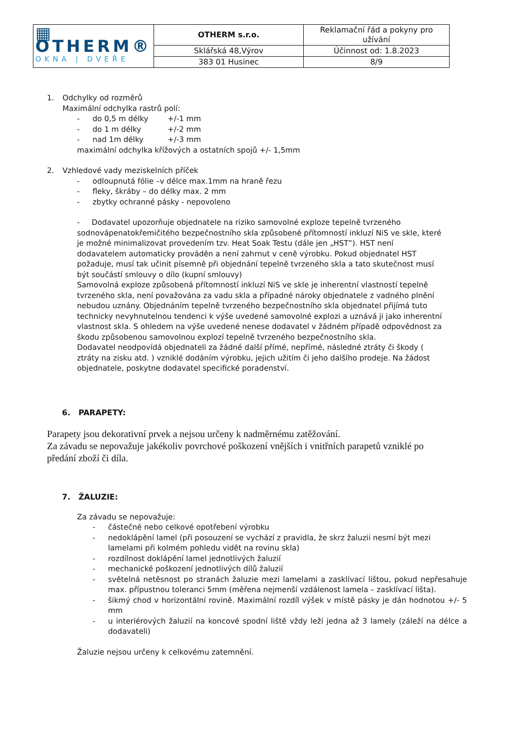| ▦ OTHERM® OKNA / DVEŘE | OTHERM s.r.o. | Reklamační řád a pokyny pro užívání |
| | Sklářská 48,Výrov | Účinnost od: 1.8.2023 |
| | 383 01 Husinec | 8/9 |
1. Odchylky od rozměrů
Maximální odchylka rastrů polí:
- do 0,5 m délky +/-1 mm
- do 1 m délky +/-2 mm
- nad 1m délky +/-3 mm
maximální odchylka křížových a ostatních spojů +/- 1,5mm
2. Vzhledové vady meziskelních příček
- odloupnutá fólie –v délce max.1mm na hraně řezu
- fleky, škráby – do délky max. 2 mm
- zbytky ochranné pásky - nepovoleno
- Dodavatel upozorňuje objednatele na riziko samovolné exploze tepelně tvrzeného sodnovápenatokřemičitého bezpečnostního skla způsobené přítomností inkluzí NiS ve skle, které je možné minimalizovat provedením tzv. Heat Soak Testu (dále jen „HST”). HST není dodavatelem automaticky prováděn a není zahrnut v ceně výrobku. Pokud objednatel HST požaduje, musí tak učinit písemně při objednání tepelně tvrzeného skla a tato skutečnost musí být součástí smlouvy o dílo (kupní smlouvy)
Samovolná exploze způsobená přítomností inkluzí NiS ve skle je inherentní vlastností tepelně tvrzeného skla, není považována za vadu skla a případné nároky objednatele z vadného plnění nebudou uznány. Objednáním tepelně tvrzeného bezpečnostního skla objednatel přijímá tuto technicky nevyhnutelnou tendenci k výše uvedené samovolné explozi a uznává ji jako inherentní vlastnost skla. S ohledem na výše uvedené nenese dodavatel v žádném případě odpovědnost za škodu způsobenou samovolnou explozí tepelně tvrzeného bezpečnostního skla.
Dodavatel neodpovídá objednateli za žádné další přímé, nepřímé, následné ztráty či škody ( ztráty na zisku atd. ) vzniklé dodáním výrobku, jejich užitím či jeho dalšího prodeje. Na žádost objednatele, poskytne dodavatel specifické poradenství.
6. PARAPETY:
Parapety jsou dekorativní prvek a nejsou určeny k nadměrnému zatěžování.
Za závadu se nepovažuje jakékoliv povrchové poškození vnějších i vnitřních parapetů vzniklé po předání zboží či díla.
7. ŽALUZIE:
Za závadu se nepovažuje:
- částečné nebo celkové opotřebení výrobku
- nedoklápění lamel (při posouzení se vychází z pravidla, že skrz žaluzii nesmí být mezi lamelami při kolmém pohledu vidět na rovinu skla)
- rozdílnost doklápění lamel jednotlivých žaluzií
- mechanické poškození jednotlivých dílů žaluzií
- světelná netěsnost po stranách žaluzie mezi lamelami a zasklívací lištou, pokud nepřesahuje max. přípustnou toleranci 5mm (měřena nejmenší vzdálenost lamela – zasklívací lišta).
- šikmý chod v horizontální rovině. Maximální rozdíl výšek v místě pásky je dán hodnotou +/- 5 mm
- u interiérových žaluzií na koncové spodní liště vždy leží jedna až 3 lamely (záleží na délce a dodavateli)
Žaluzie nejsou určeny k celkovému zatemnění.